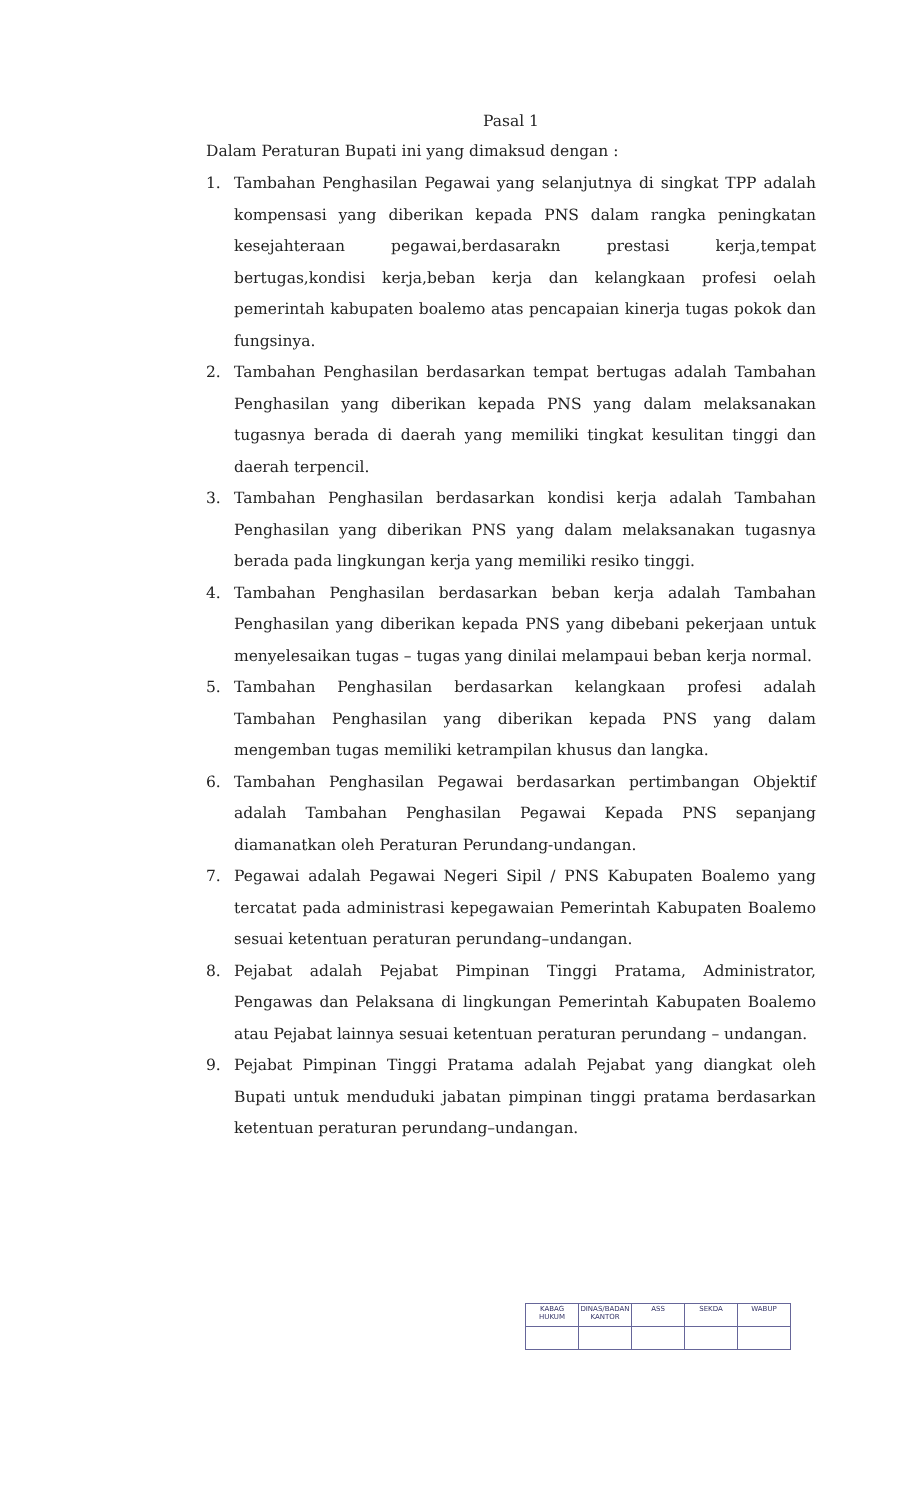Pasal 1
Dalam Peraturan Bupati ini yang dimaksud dengan :
1. Tambahan Penghasilan Pegawai yang selanjutnya di singkat TPP adalah kompensasi yang diberikan kepada PNS dalam rangka peningkatan kesejahteraan pegawai,berdasarakn prestasi kerja,tempat bertugas,kondisi kerja,beban kerja dan kelangkaan profesi oelah pemerintah kabupaten boalemo atas pencapaian kinerja tugas pokok dan fungsinya.
2. Tambahan Penghasilan berdasarkan tempat bertugas adalah Tambahan Penghasilan yang diberikan kepada PNS yang dalam melaksanakan tugasnya berada di daerah yang memiliki tingkat kesulitan tinggi dan daerah terpencil.
3. Tambahan Penghasilan berdasarkan kondisi kerja adalah Tambahan Penghasilan yang diberikan PNS yang dalam melaksanakan tugasnya berada pada lingkungan kerja yang memiliki resiko tinggi.
4. Tambahan Penghasilan berdasarkan beban kerja adalah Tambahan Penghasilan yang diberikan kepada PNS yang dibebani pekerjaan untuk menyelesaikan tugas – tugas yang dinilai melampaui beban kerja normal.
5. Tambahan Penghasilan berdasarkan kelangkaan profesi adalah Tambahan Penghasilan yang diberikan kepada PNS yang dalam mengemban tugas memiliki ketrampilan khusus dan langka.
6. Tambahan Penghasilan Pegawai berdasarkan pertimbangan Objektif adalah Tambahan Penghasilan Pegawai Kepada PNS sepanjang diamanatkan oleh Peraturan Perundang-undangan.
7. Pegawai adalah Pegawai Negeri Sipil / PNS Kabupaten Boalemo yang tercatat pada administrasi kepegawaian Pemerintah Kabupaten Boalemo sesuai ketentuan peraturan perundang–undangan.
8. Pejabat adalah Pejabat Pimpinan Tinggi Pratama, Administrator, Pengawas dan Pelaksana di lingkungan Pemerintah Kabupaten Boalemo atau Pejabat lainnya sesuai ketentuan peraturan perundang – undangan.
9. Pejabat Pimpinan Tinggi Pratama adalah Pejabat yang diangkat oleh Bupati untuk menduduki jabatan pimpinan tinggi pratama berdasarkan ketentuan peraturan perundang–undangan.
| KABAG HUKUM | DINAS/BADAN KANTOR | ASS | SEKDA | WABUP |